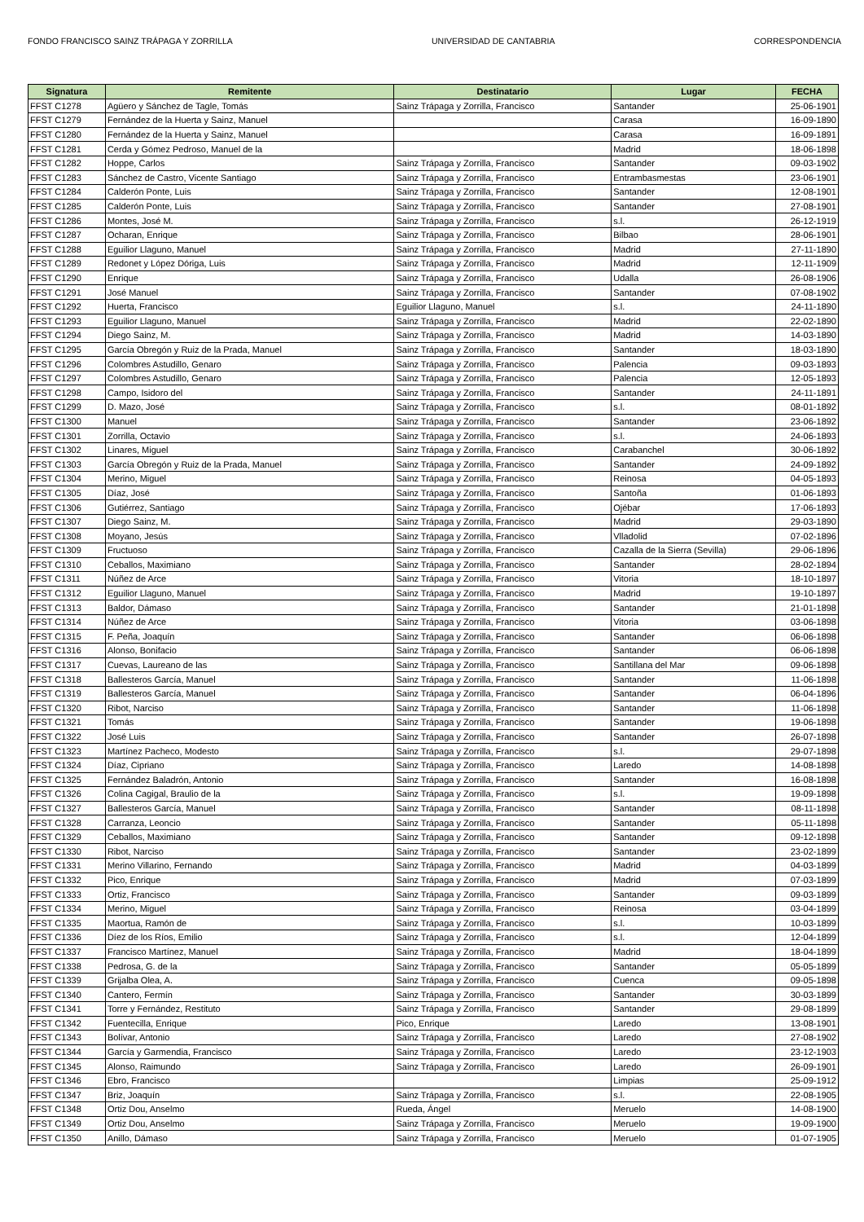FONDO FRANCISCO SAINZ TRÁPAGA Y ZORRILLA UNIVERSIDAD DE CANTABRIA CORRESPONDENCIA
| Signatura | Remitente | Destinatario | Lugar | FECHA |
| --- | --- | --- | --- | --- |
| FFST C1278 | Agüero y Sánchez de Tagle, Tomás | Sainz Trápaga y Zorrilla, Francisco | Santander | 25-06-1901 |
| FFST C1279 | Fernández de la Huerta y Sainz, Manuel | | Carasa | 16-09-1890 |
| FFST C1280 | Fernández de la Huerta y Sainz, Manuel | | Carasa | 16-09-1891 |
| FFST C1281 | Cerda y Gómez Pedroso, Manuel de la | | Madrid | 18-06-1898 |
| FFST C1282 | Hoppe, Carlos | Sainz Trápaga y Zorrilla, Francisco | Santander | 09-03-1902 |
| FFST C1283 | Sánchez de Castro, Vicente Santiago | Sainz Trápaga y Zorrilla, Francisco | Entrambasmestas | 23-06-1901 |
| FFST C1284 | Calderón Ponte, Luis | Sainz Trápaga y Zorrilla, Francisco | Santander | 12-08-1901 |
| FFST C1285 | Calderón Ponte, Luis | Sainz Trápaga y Zorrilla, Francisco | Santander | 27-08-1901 |
| FFST C1286 | Montes, José M. | Sainz Trápaga y Zorrilla, Francisco | s.l. | 26-12-1919 |
| FFST C1287 | Ocharan, Enrique | Sainz Trápaga y Zorrilla, Francisco | Bilbao | 28-06-1901 |
| FFST C1288 | Eguilior Llaguno, Manuel | Sainz Trápaga y Zorrilla, Francisco | Madrid | 27-11-1890 |
| FFST C1289 | Redonet y López Dóriga, Luis | Sainz Trápaga y Zorrilla, Francisco | Madrid | 12-11-1909 |
| FFST C1290 | Enrique | Sainz Trápaga y Zorrilla, Francisco | Udalla | 26-08-1906 |
| FFST C1291 | José Manuel | Sainz Trápaga y Zorrilla, Francisco | Santander | 07-08-1902 |
| FFST C1292 | Huerta, Francisco | Eguilior Llaguno, Manuel | s.l. | 24-11-1890 |
| FFST C1293 | Eguilior Llaguno, Manuel | Sainz Trápaga y Zorrilla, Francisco | Madrid | 22-02-1890 |
| FFST C1294 | Diego Sainz, M. | Sainz Trápaga y Zorrilla, Francisco | Madrid | 14-03-1890 |
| FFST C1295 | García Obregón y Ruiz de la Prada, Manuel | Sainz Trápaga y Zorrilla, Francisco | Santander | 18-03-1890 |
| FFST C1296 | Colombres Astudillo, Genaro | Sainz Trápaga y Zorrilla, Francisco | Palencia | 09-03-1893 |
| FFST C1297 | Colombres Astudillo, Genaro | Sainz Trápaga y Zorrilla, Francisco | Palencia | 12-05-1893 |
| FFST C1298 | Campo, Isidoro del | Sainz Trápaga y Zorrilla, Francisco | Santander | 24-11-1891 |
| FFST C1299 | D. Mazo, José | Sainz Trápaga y Zorrilla, Francisco | s.l. | 08-01-1892 |
| FFST C1300 | Manuel | Sainz Trápaga y Zorrilla, Francisco | Santander | 23-06-1892 |
| FFST C1301 | Zorrilla, Octavio | Sainz Trápaga y Zorrilla, Francisco | s.l. | 24-06-1893 |
| FFST C1302 | Linares, Miguel | Sainz Trápaga y Zorrilla, Francisco | Carabanchel | 30-06-1892 |
| FFST C1303 | García Obregón y Ruiz de la Prada, Manuel | Sainz Trápaga y Zorrilla, Francisco | Santander | 24-09-1892 |
| FFST C1304 | Merino, Miguel | Sainz Trápaga y Zorrilla, Francisco | Reinosa | 04-05-1893 |
| FFST C1305 | Díaz, José | Sainz Trápaga y Zorrilla, Francisco | Santoña | 01-06-1893 |
| FFST C1306 | Gutiérrez, Santiago | Sainz Trápaga y Zorrilla, Francisco | Ojébar | 17-06-1893 |
| FFST C1307 | Diego Sainz, M. | Sainz Trápaga y Zorrilla, Francisco | Madrid | 29-03-1890 |
| FFST C1308 | Moyano, Jesús | Sainz Trápaga y Zorrilla, Francisco | Vlladolid | 07-02-1896 |
| FFST C1309 | Fructuoso | Sainz Trápaga y Zorrilla, Francisco | Cazalla de la Sierra (Sevilla) | 29-06-1896 |
| FFST C1310 | Ceballos, Maximiano | Sainz Trápaga y Zorrilla, Francisco | Santander | 28-02-1894 |
| FFST C1311 | Núñez de Arce | Sainz Trápaga y Zorrilla, Francisco | Vitoria | 18-10-1897 |
| FFST C1312 | Eguilior Llaguno, Manuel | Sainz Trápaga y Zorrilla, Francisco | Madrid | 19-10-1897 |
| FFST C1313 | Baldor, Dámaso | Sainz Trápaga y Zorrilla, Francisco | Santander | 21-01-1898 |
| FFST C1314 | Núñez de Arce | Sainz Trápaga y Zorrilla, Francisco | Vitoria | 03-06-1898 |
| FFST C1315 | F. Peña, Joaquín | Sainz Trápaga y Zorrilla, Francisco | Santander | 06-06-1898 |
| FFST C1316 | Alonso, Bonifacio | Sainz Trápaga y Zorrilla, Francisco | Santander | 06-06-1898 |
| FFST C1317 | Cuevas, Laureano de las | Sainz Trápaga y Zorrilla, Francisco | Santillana del Mar | 09-06-1898 |
| FFST C1318 | Ballesteros García, Manuel | Sainz Trápaga y Zorrilla, Francisco | Santander | 11-06-1898 |
| FFST C1319 | Ballesteros García, Manuel | Sainz Trápaga y Zorrilla, Francisco | Santander | 06-04-1896 |
| FFST C1320 | Ribot, Narciso | Sainz Trápaga y Zorrilla, Francisco | Santander | 11-06-1898 |
| FFST C1321 | Tomás | Sainz Trápaga y Zorrilla, Francisco | Santander | 19-06-1898 |
| FFST C1322 | José Luis | Sainz Trápaga y Zorrilla, Francisco | Santander | 26-07-1898 |
| FFST C1323 | Martínez Pacheco, Modesto | Sainz Trápaga y Zorrilla, Francisco | s.l. | 29-07-1898 |
| FFST C1324 | Díaz, Cipriano | Sainz Trápaga y Zorrilla, Francisco | Laredo | 14-08-1898 |
| FFST C1325 | Fernández Baladrón, Antonio | Sainz Trápaga y Zorrilla, Francisco | Santander | 16-08-1898 |
| FFST C1326 | Colina Cagigal, Braulio de la | Sainz Trápaga y Zorrilla, Francisco | s.l. | 19-09-1898 |
| FFST C1327 | Ballesteros García, Manuel | Sainz Trápaga y Zorrilla, Francisco | Santander | 08-11-1898 |
| FFST C1328 | Carranza, Leoncio | Sainz Trápaga y Zorrilla, Francisco | Santander | 05-11-1898 |
| FFST C1329 | Ceballos, Maximiano | Sainz Trápaga y Zorrilla, Francisco | Santander | 09-12-1898 |
| FFST C1330 | Ribot, Narciso | Sainz Trápaga y Zorrilla, Francisco | Santander | 23-02-1899 |
| FFST C1331 | Merino Villarino, Fernando | Sainz Trápaga y Zorrilla, Francisco | Madrid | 04-03-1899 |
| FFST C1332 | Pico, Enrique | Sainz Trápaga y Zorrilla, Francisco | Madrid | 07-03-1899 |
| FFST C1333 | Ortiz, Francisco | Sainz Trápaga y Zorrilla, Francisco | Santander | 09-03-1899 |
| FFST C1334 | Merino, Miguel | Sainz Trápaga y Zorrilla, Francisco | Reinosa | 03-04-1899 |
| FFST C1335 | Maortua, Ramón de | Sainz Trápaga y Zorrilla, Francisco | s.l. | 10-03-1899 |
| FFST C1336 | Díez de los Ríos, Emilio | Sainz Trápaga y Zorrilla, Francisco | s.l. | 12-04-1899 |
| FFST C1337 | Francisco Martínez, Manuel | Sainz Trápaga y Zorrilla, Francisco | Madrid | 18-04-1899 |
| FFST C1338 | Pedrosa, G. de la | Sainz Trápaga y Zorrilla, Francisco | Santander | 05-05-1899 |
| FFST C1339 | Grijalba Olea, A. | Sainz Trápaga y Zorrilla, Francisco | Cuenca | 09-05-1898 |
| FFST C1340 | Cantero, Fermín | Sainz Trápaga y Zorrilla, Francisco | Santander | 30-03-1899 |
| FFST C1341 | Torre y Fernández, Restituto | Sainz Trápaga y Zorrilla, Francisco | Santander | 29-08-1899 |
| FFST C1342 | Fuentecilla, Enrique | Pico, Enrique | Laredo | 13-08-1901 |
| FFST C1343 | Bolívar, Antonio | Sainz Trápaga y Zorrilla, Francisco | Laredo | 27-08-1902 |
| FFST C1344 | García y Garmendia, Francisco | Sainz Trápaga y Zorrilla, Francisco | Laredo | 23-12-1903 |
| FFST C1345 | Alonso, Raimundo | Sainz Trápaga y Zorrilla, Francisco | Laredo | 26-09-1901 |
| FFST C1346 | Ebro, Francisco | | Limpias | 25-09-1912 |
| FFST C1347 | Briz, Joaquín | Sainz Trápaga y Zorrilla, Francisco | s.l. | 22-08-1905 |
| FFST C1348 | Ortiz Dou, Anselmo | Rueda, Ángel | Meruelo | 14-08-1900 |
| FFST C1349 | Ortiz Dou, Anselmo | Sainz Trápaga y Zorrilla, Francisco | Meruelo | 19-09-1900 |
| FFST C1350 | Anillo, Dámaso | Sainz Trápaga y Zorrilla, Francisco | Meruelo | 01-07-1905 |